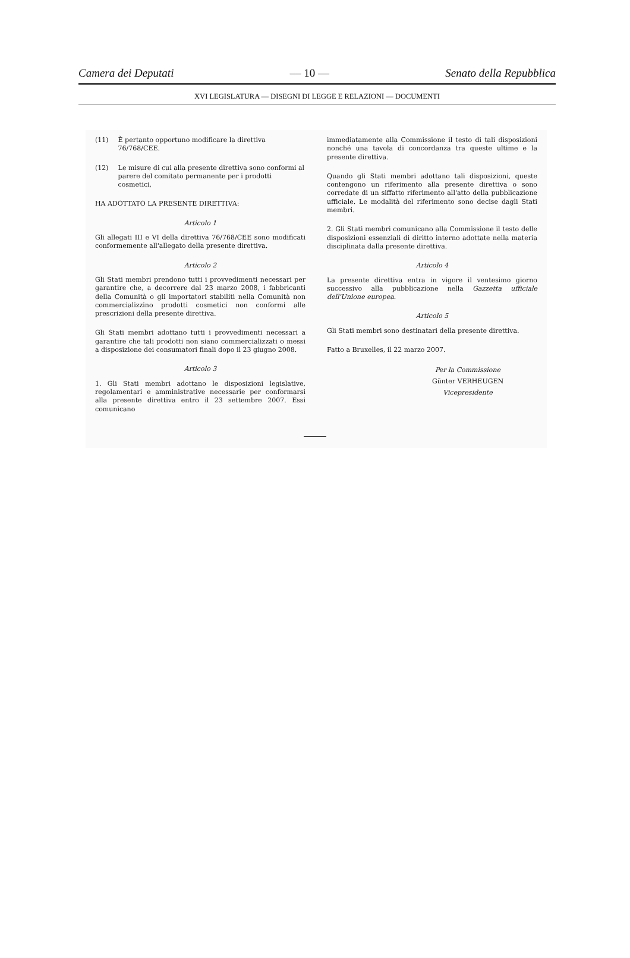Camera dei Deputati — 10 — Senato della Repubblica
XVI LEGISLATURA — DISEGNI DI LEGGE E RELAZIONI — DOCUMENTI
(11) È pertanto opportuno modificare la direttiva 76/768/CEE.
(12) Le misure di cui alla presente direttiva sono conformi al parere del comitato permanente per i prodotti cosmetici,
HA ADOTTATO LA PRESENTE DIRETTIVA:
Articolo 1
Gli allegati III e VI della direttiva 76/768/CEE sono modificati conformemente all'allegato della presente direttiva.
Articolo 2
Gli Stati membri prendono tutti i provvedimenti necessari per garantire che, a decorrere dal 23 marzo 2008, i fabbricanti della Comunità o gli importatori stabiliti nella Comunità non commercializzino prodotti cosmetici non conformi alle prescrizioni della presente direttiva.
Gli Stati membri adottano tutti i provvedimenti necessari a garantire che tali prodotti non siano commercializzati o messi a disposizione dei consumatori finali dopo il 23 giugno 2008.
Articolo 3
1. Gli Stati membri adottano le disposizioni legislative, regolamentari e amministrative necessarie per conformarsi alla presente direttiva entro il 23 settembre 2007. Essi comunicano
immediatamente alla Commissione il testo di tali disposizioni nonché una tavola di concordanza tra queste ultime e la presente direttiva.
Quando gli Stati membri adottano tali disposizioni, queste contengono un riferimento alla presente direttiva o sono corredate di un siffatto riferimento all'atto della pubblicazione ufficiale. Le modalità del riferimento sono decise dagli Stati membri.
2. Gli Stati membri comunicano alla Commissione il testo delle disposizioni essenziali di diritto interno adottate nella materia disciplinata dalla presente direttiva.
Articolo 4
La presente direttiva entra in vigore il ventesimo giorno successivo alla pubblicazione nella Gazzetta ufficiale dell'Unione europea.
Articolo 5
Gli Stati membri sono destinatari della presente direttiva.
Fatto a Bruxelles, il 22 marzo 2007.
Per la Commissione
Günter VERHEUGEN
Vicepresidente